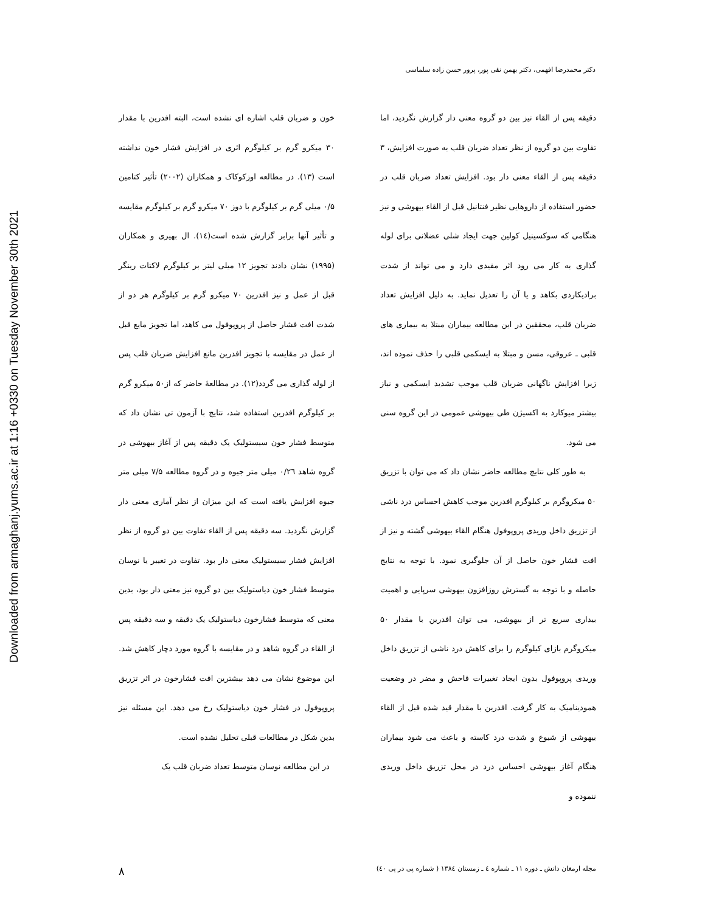Downloaded from armaghanj.yums.ac.ir at 1:16 +0330 on Tuesday November 30th 2021
دکتر محمدرضا افهمی، دکتر بهمن نقی پور، پرور حسن زاده سلماسی
خون و ضربان قلب اشاره ای نشده است، البته افدرین با مقدار ۳۰ میکرو گرم بر کیلوگرم اثری در افزایش فشار خون نداشته است (۱۳). در مطالعه اوزکوکاک و همکاران (۲۰۰۲) تأثیر کتامین ۰/۵ میلی گرم بر کیلوگرم با دوز ۷۰ میکرو گرم بر کیلوگرم مقایسه و تأثیر آنها برابر گزارش شده است(۱٤). ال بهیری و همکاران (۱۹۹۵) نشان دادند تجویز ۱۲ میلی لیتر بر کیلوگرم لاکتات رینگر قبل از عمل و نیز افدرین ۷۰ میکرو گرم بر کیلوگرم هر دو از شدت افت فشار حاصل از پروپوفول می کاهد، اما تجویز مایع قبل از عمل در مقایسه با تجویز افدرین مانع افزایش ضربان قلب پس از لوله گذاری می گردد(۱۲). در مطالعهٔ حاضر که از۵۰ میکرو گرم بر کیلوگرم افدرین استفاده شد، نتایج با آزمون تی نشان داد که متوسط فشار خون سیستولیک یک دقیقه پس از آغاز بیهوشی در گروه شاهد ۰/۲٦ میلی متر جیوه و در گروه مطالعه ۷/۵ میلی متر جیوه افزایش یافته است که این میزان از نظر آماری معنی دار گزارش نگردید. سه دقیقه پس از القاء تفاوت بین دو گروه از نظر افزایش فشار سیستولیک معنی دار بود. تفاوت در تغییر یا نوسان متوسط فشار خون دیاستولیک بین دو گروه نیز معنی دار بود، بدین معنی که متوسط فشارخون دیاستولیک یک دقیقه و سه دقیقه پس از القاء در گروه شاهد و در مقایسه با گروه مورد دچار کاهش شد. این موضوع نشان می دهد بیشترین افت فشارخون در اثر تزریق پروپوفول در فشار خون دیاستولیک رخ می دهد. این مسئله نیز بدین شکل در مطالعات قبلی تحلیل نشده است.
در این مطالعه نوسان متوسط تعداد ضربان قلب یک
دقیقه پس از القاء نیز بین دو گروه معنی دار گزارش نگردید، اما تفاوت بین دو گروه از نظر تعداد ضربان قلب به صورت افزایش، ۳ دقیقه پس از القاء معنی دار بود. افزایش تعداد ضربان قلب در حضور استفاده از داروهایی نظیر فنتانیل قبل از القاء بیهوشی و نیز هنگامی که سوکسینیل کولین جهت ایجاد شلی عضلانی برای لوله گذاری به کار می رود اثر مفیدی دارد و می تواند از شدت برادیکاردی بکاهد و یا آن را تعدیل نماید. به دلیل افزایش تعداد ضربان قلب، محققین در این مطالعه بیماران مبتلا به بیماری های قلبی ـ عروقی، مسن و مبتلا به ایسکمی قلبی را حذف نموده اند، زیرا افزایش ناگهانی ضربان قلب موجب تشدید ایسکمی و نیاز بیشتر میوکارد به اکسیژن طی بیهوشی عمومی در این گروه سنی می شود.
به طور کلی نتایج مطالعه حاضر نشان داد که می توان با تزریق ۵۰ میکروگرم بر کیلوگرم افدرین موجب کاهش احساس درد ناشی از تزریق داخل وریدی پروپوفول هنگام القاء بیهوشی گشته و نیز از افت فشار خون حاصل از آن جلوگیری نمود. با توجه به نتایج حاصله و با توجه به گسترش روزافزون بیهوشی سرپایی و اهمیت بیداری سریع تر از بیهوشی، می توان افدرین با مقدار ۵۰ میکروگرم بازای کیلوگرم را برای کاهش درد ناشی از تزریق داخل وریدی پروپوفول بدون ایجاد تغییرات فاحش و مضر در وضعیت همودینامیک به کار گرفت. افدرین با مقدار قید شده قبل از القاء بیهوشی از شیوع و شدت درد کاسته و باعث می شود بیماران هنگام آغاز بیهوشی احساس درد در محل تزریق داخل وریدی ننموده و
۸ مجله ارمغان دانش ـ دوره ۱۱ ـ شماره ٤ ـ زمستان ۱۳۸٤ ( شماره پی در پی ٤۰)